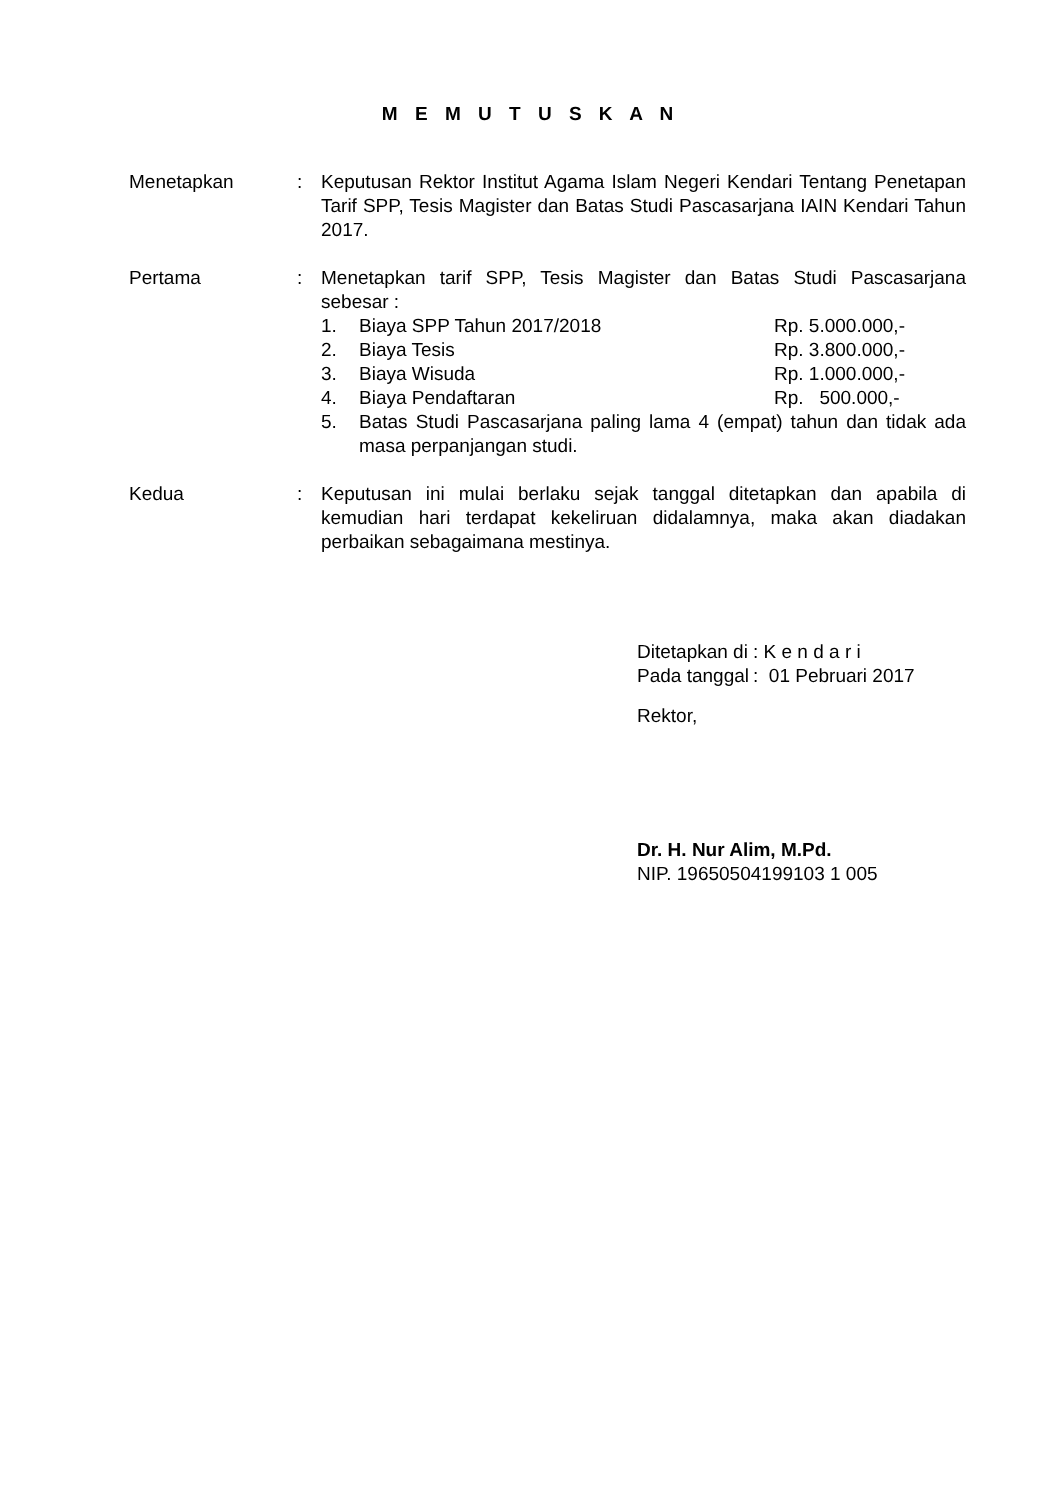M E M U T U S K A N
Menetapkan : Keputusan Rektor Institut Agama Islam Negeri Kendari Tentang Penetapan Tarif SPP, Tesis Magister dan Batas Studi Pascasarjana IAIN Kendari Tahun 2017.
Pertama : Menetapkan tarif SPP, Tesis Magister dan Batas Studi Pascasarjana sebesar :
1. Biaya SPP Tahun 2017/2018 Rp. 5.000.000,-
2. Biaya Tesis Rp. 3.800.000,-
3. Biaya Wisuda Rp. 1.000.000,-
4. Biaya Pendaftaran Rp. 500.000,-
5. Batas Studi Pascasarjana paling lama 4 (empat) tahun dan tidak ada masa perpanjangan studi.
Kedua : Keputusan ini mulai berlaku sejak tanggal ditetapkan dan apabila di kemudian hari terdapat kekeliruan didalamnya, maka akan diadakan perbaikan sebagaimana mestinya.
| Ditetapkan di | : K e n d a r i |
| Pada tanggal | : 01 Pebruari 2017 |
Rektor,
Dr. H. Nur Alim, M.Pd.
NIP. 19650504199103 1 005